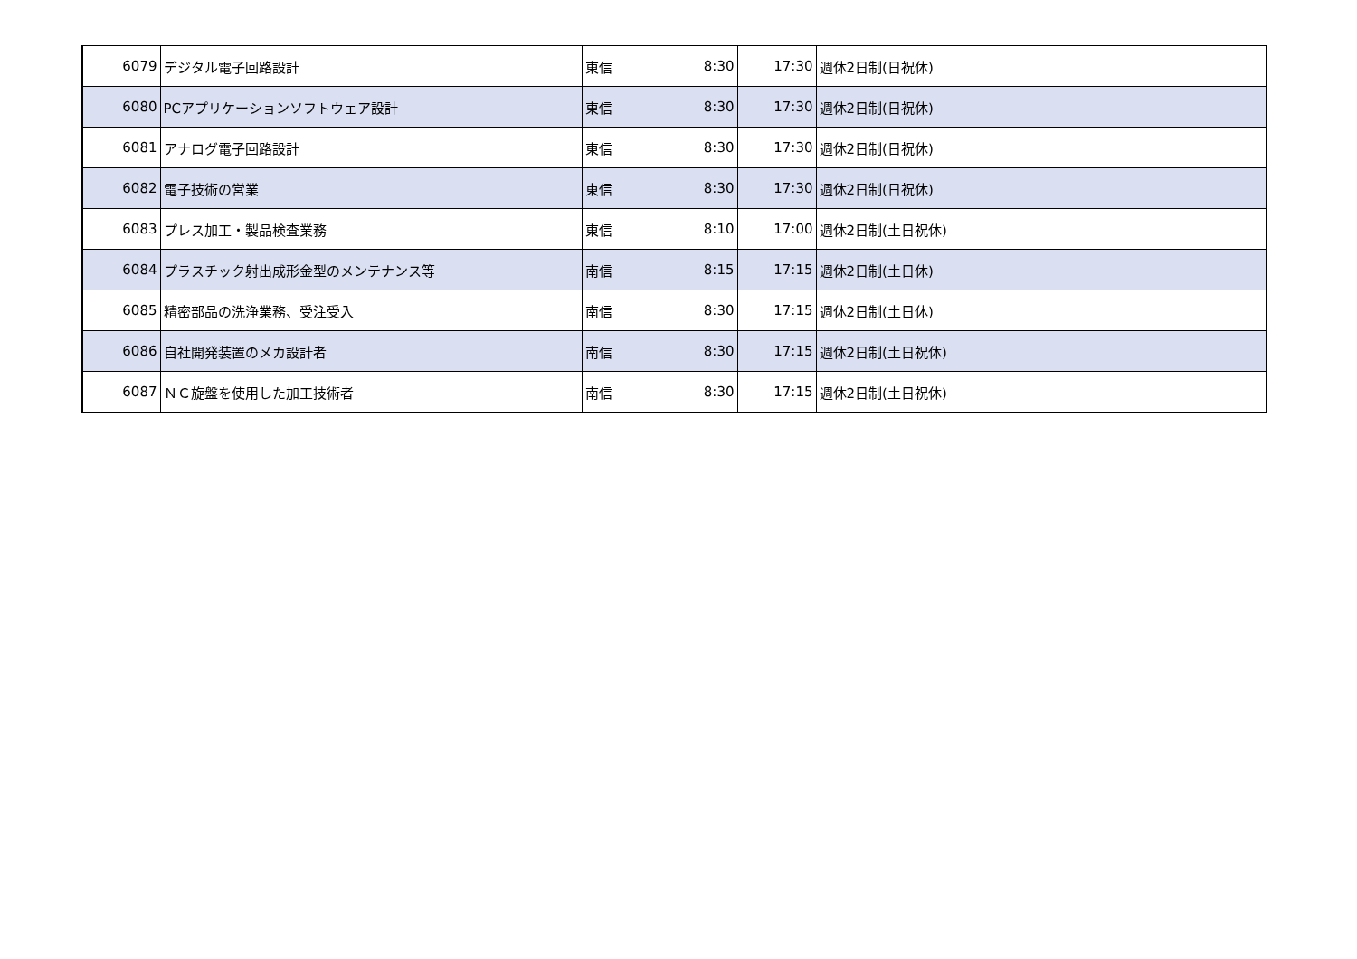| 6079 | デジタル電子回路設計 | 東信 | 8:30 | 17:30 | 週休2日制(日祝休) |
| 6080 | PCアプリケーションソフトウェア設計 | 東信 | 8:30 | 17:30 | 週休2日制(日祝休) |
| 6081 | アナログ電子回路設計 | 東信 | 8:30 | 17:30 | 週休2日制(日祝休) |
| 6082 | 電子技術の営業 | 東信 | 8:30 | 17:30 | 週休2日制(日祝休) |
| 6083 | プレス加工・製品検査業務 | 東信 | 8:10 | 17:00 | 週休2日制(土日祝休) |
| 6084 | プラスチック射出成形金型のメンテナンス等 | 南信 | 8:15 | 17:15 | 週休2日制(土日休) |
| 6085 | 精密部品の洗浄業務、受注受入 | 南信 | 8:30 | 17:15 | 週休2日制(土日休) |
| 6086 | 自社開発装置のメカ設計者 | 南信 | 8:30 | 17:15 | 週休2日制(土日祝休) |
| 6087 | ＮＣ旋盤を使用した加工技術者 | 南信 | 8:30 | 17:15 | 週休2日制(土日祝休) |